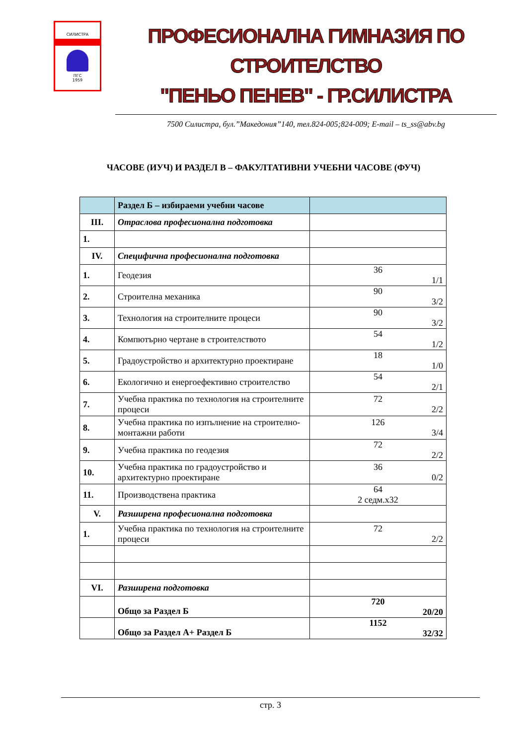СИЛИСТРА
ПГС
1959
ПРОФЕСИОНАЛНА ГИМНАЗИЯ ПО СТРОИТЕЛСТВО
"ПЕНЬО ПЕНЕВ" - ГР.СИЛИСТРА
7500 Силистра, бул.”Македония”140, тел.824-005;824-009; E-mail – ts_ss@abv.bg
ЧАСОВЕ (ИУЧ) И РАЗДЕЛ В – ФАКУЛТАТИВНИ УЧЕБНИ ЧАСОВЕ (ФУЧ)
| | Раздел Б – избираеми учебни часове | |
| III. | Отраслова професионална подготовка | |
| 1. | | |
| IV. | Специфична професионална подготовка | |
| 1. | Геодезия | 36 1/1 |
| 2. | Строителна механика | 90 3/2 |
| 3. | Технология на строителните процеси | 90 3/2 |
| 4. | Компютърно чертане в строителството | 54 1/2 |
| 5. | Градоустройство и архитектурно проектиране | 18 1/0 |
| 6. | Екологично и енергоефективно строителство | 54 2/1 |
| 7. | Учебна практика по технология на строителните процеси | 72 2/2 |
| 8. | Учебна практика по изпълнение на строително-монтажни работи | 126 3/4 |
| 9. | Учебна практика по геодезия | 72 2/2 |
| 10. | Учебна практика по градоустройство и архитектурно проектиране | 36 0/2 |
| 11. | Производствена практика | 64 2 седм.х32 |
| V. | Разширена професионална подготовка | |
| 1. | Учебна практика по технология на строителните процеси | 72 2/2 |
| VI. | Разширена подготовка | |
| | Общо за Раздел Б | 720 20/20 |
| | Общо за Раздел А+ Раздел Б | 1152 32/32 |
стр. 3